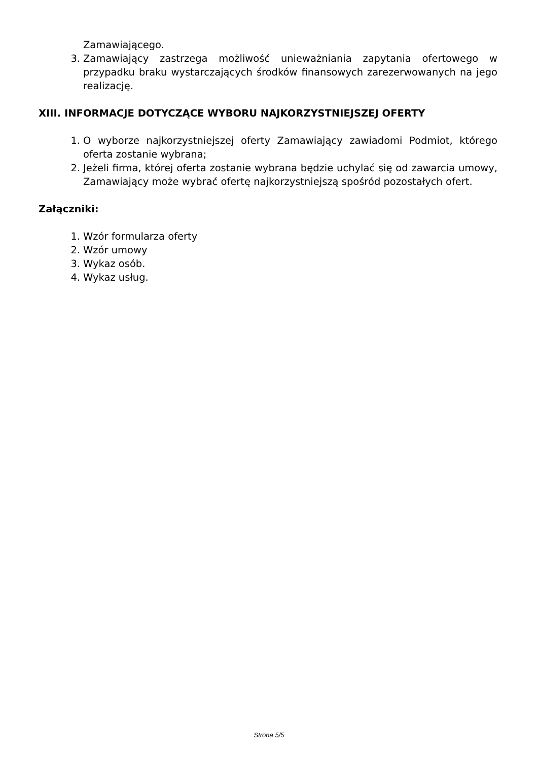Zamawiającego.
3. Zamawiający zastrzega możliwość unieważniania zapytania ofertowego w przypadku braku wystarczających środków finansowych zarezerwowanych na jego realizację.
XIII. INFORMACJE DOTYCZĄCE WYBORU NAJKORZYSTNIEJSZEJ OFERTY
1. O wyborze najkorzystniejszej oferty Zamawiający zawiadomi Podmiot, którego oferta zostanie wybrana;
2. Jeżeli firma, której oferta zostanie wybrana będzie uchylać się od zawarcia umowy, Zamawiający może wybrać ofertę najkorzystniejszą spośród pozostałych ofert.
Załączniki:
1. Wzór formularza oferty
2. Wzór umowy
3. Wykaz osób.
4. Wykaz usług.
Strona 5/5